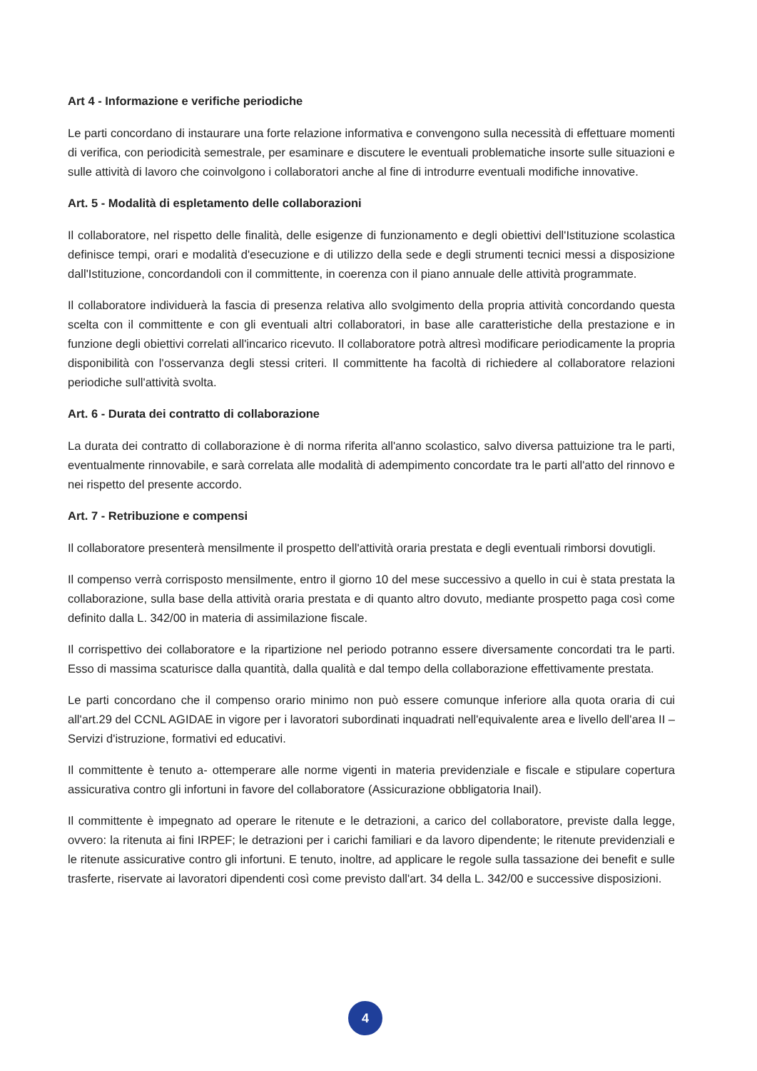Art 4 - Informazione e verifiche periodiche
Le parti concordano di instaurare una forte relazione informativa e convengono sulla necessità di effettuare momenti di verifica, con periodicità semestrale, per esaminare e discutere le eventuali problematiche insorte sulle situazioni e sulle attività di lavoro che coinvolgono i collaboratori anche al fine di introdurre eventuali modifiche innovative.
Art. 5 - Modalità di espletamento delle collaborazioni
Il collaboratore, nel rispetto delle finalità, delle esigenze di funzionamento e degli obiettivi dell'Istituzione scolastica definisce tempi, orari e modalità d'esecuzione e di utilizzo della sede e degli strumenti tecnici messi a disposizione dall'Istituzione, concordandoli con il committente, in coerenza con il piano annuale delle attività programmate.
Il collaboratore individuerà la fascia di presenza relativa allo svolgimento della propria attività concordando questa scelta con il committente e con gli eventuali altri collaboratori, in base alle caratteristiche della prestazione e in funzione degli obiettivi correlati all'incarico ricevuto. Il collaboratore potrà altresì modificare periodicamente la propria disponibilità con l'osservanza degli stessi criteri. Il committente ha facoltà di richiedere al collaboratore relazioni periodiche sull'attività svolta.
Art. 6 - Durata dei contratto di collaborazione
La durata dei contratto di collaborazione è di norma riferita all'anno scolastico, salvo diversa pattuizione tra le parti, eventualmente rinnovabile, e sarà correlata alle modalità di adempimento concordate tra le parti all'atto del rinnovo e nei rispetto del presente accordo.
Art. 7 - Retribuzione e compensi
Il collaboratore presenterà mensilmente il prospetto dell'attività oraria prestata e degli eventuali rimborsi dovutigli.
Il compenso verrà corrisposto mensilmente, entro il giorno 10 del mese successivo a quello in cui è stata prestata la collaborazione, sulla base della attività oraria prestata e di quanto altro dovuto, mediante prospetto paga così come definito dalla L. 342/00 in materia di assimilazione fiscale.
Il corrispettivo dei collaboratore e la ripartizione nel periodo potranno essere diversamente concordati tra le parti. Esso di massima scaturisce dalla quantità, dalla qualità e dal tempo della collaborazione effettivamente prestata.
Le parti concordano che il compenso orario minimo non può essere comunque inferiore alla quota oraria di cui all'art.29 del CCNL AGIDAE in vigore per i lavoratori subordinati inquadrati nell'equivalente area e livello dell'area II – Servizi d'istruzione, formativi ed educativi.
Il committente è tenuto a- ottemperare alle norme vigenti in materia previdenziale e fiscale e stipulare copertura assicurativa contro gli infortuni in favore del collaboratore (Assicurazione obbligatoria Inail).
Il committente è impegnato ad operare le ritenute e le detrazioni, a carico del collaboratore, previste dalla legge, ovvero: la ritenuta ai fini IRPEF; le detrazioni per i carichi familiari e da lavoro dipendente; le ritenute previdenziali e le ritenute assicurative contro gli infortuni. E tenuto, inoltre, ad applicare le regole sulla tassazione dei benefit e sulle trasferte, riservate ai lavoratori dipendenti così come previsto dall'art. 34 della L. 342/00 e successive disposizioni.
4